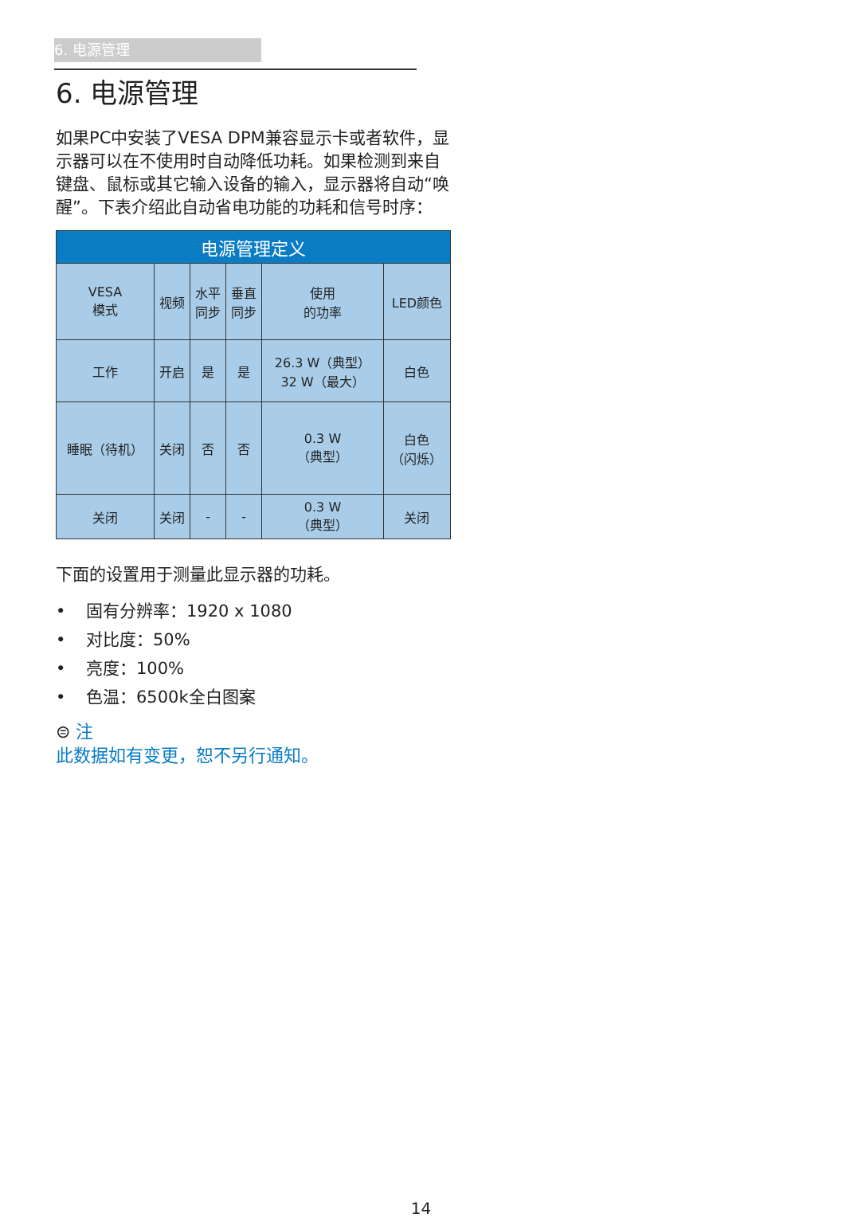6. 电源管理
6. 电源管理
如果PC中安装了VESA DPM兼容显示卡或者软件，显示器可以在不使用时自动降低功耗。如果检测到来自键盘、鼠标或其它输入设备的输入，显示器将自动“唤醒”。下表介绍此自动省电功能的功耗和信号时序：
| 电源管理定义 | | | | | |
| --- | --- | --- | --- | --- | --- |
| VESA 模式 | 视频 | 水平 同步 | 垂直 同步 | 使用 的功率 | LED颜色 |
| 工作 | 开启 | 是 | 是 | 26.3 W（典型） 32 W（最大） | 白色 |
| 睡眠（待机） | 关闭 | 否 | 否 | 0.3 W （典型） | 白色 （闪烁） |
| 关闭 | 关闭 | - | - | 0.3 W （典型） | 关闭 |
下面的设置用于测量此显示器的功耗。
• 固有分辨率：1920 x 1080
• 对比度：50%
• 亮度：100%
• 色温：6500k全白图案
⊜ 注
此数据如有变更，恕不另行通知。
14